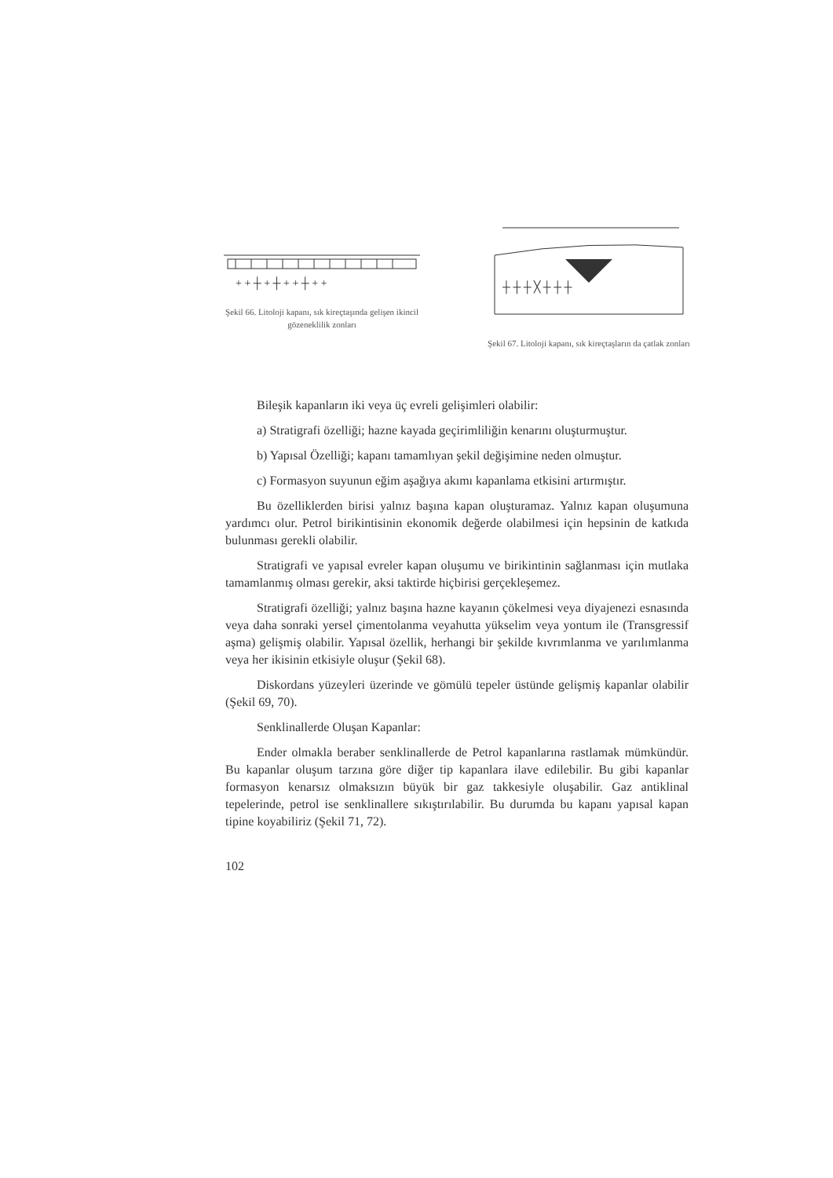+ + ┼ + ┼ + + ┼ + +
Şekil 66. Litoloji kapanı, sık kireçtaşında gelişen ikincil gözeneklilik zonları
┼ ┼ ┼ ╳ ┼ ┼ ┼
Şekil 67. Litoloji kapanı, sık kireçtaşların da çatlak zonları
Bileşik kapanların iki veya üç evreli gelişimleri olabilir:
a) Stratigrafi özelliği; hazne kayada geçirimliliğin kenarını oluşturmuştur.
b) Yapısal Özelliği; kapanı tamamlıyan şekil değişimine neden olmuştur.
c) Formasyon suyunun eğim aşağıya akımı kapanlama etkisini artırmıştır.
Bu özelliklerden birisi yalnız başına kapan oluşturamaz. Yalnız kapan oluşumuna yardımcı olur. Petrol birikintisinin ekonomik değerde olabilmesi için hepsinin de katkıda bulunması gerekli olabilir.
Stratigrafi ve yapısal evreler kapan oluşumu ve birikintinin sağlanması için mutlaka tamamlanmış olması gerekir, aksi taktirde hiçbirisi gerçekleşemez.
Stratigrafi özelliği; yalnız başına hazne kayanın çökelmesi veya diyajenezi esnasında veya daha sonraki yersel çimentolanma veyahutta yükselim veya yontum ile (Transgressif aşma) gelişmiş olabilir. Yapısal özellik, herhangi bir şekilde kıvrımlanma ve yarılımlanma veya her ikisinin etkisiyle oluşur (Şekil 68).
Diskordans yüzeyleri üzerinde ve gömülü tepeler üstünde gelişmiş kapanlar olabilir (Şekil 69, 70).
Senklinallerde Oluşan Kapanlar:
Ender olmakla beraber senklinallerde de Petrol kapanlarına rastlamak mümkündür. Bu kapanlar oluşum tarzına göre diğer tip kapanlara ilave edilebilir. Bu gibi kapanlar formasyon kenarsız olmaksızın büyük bir gaz takkesiyle oluşabilir. Gaz antiklinal tepelerinde, petrol ise senklinallere sıkıştırılabilir. Bu durumda bu kapanı yapısal kapan tipine koyabiliriz (Şekil 71, 72).
102